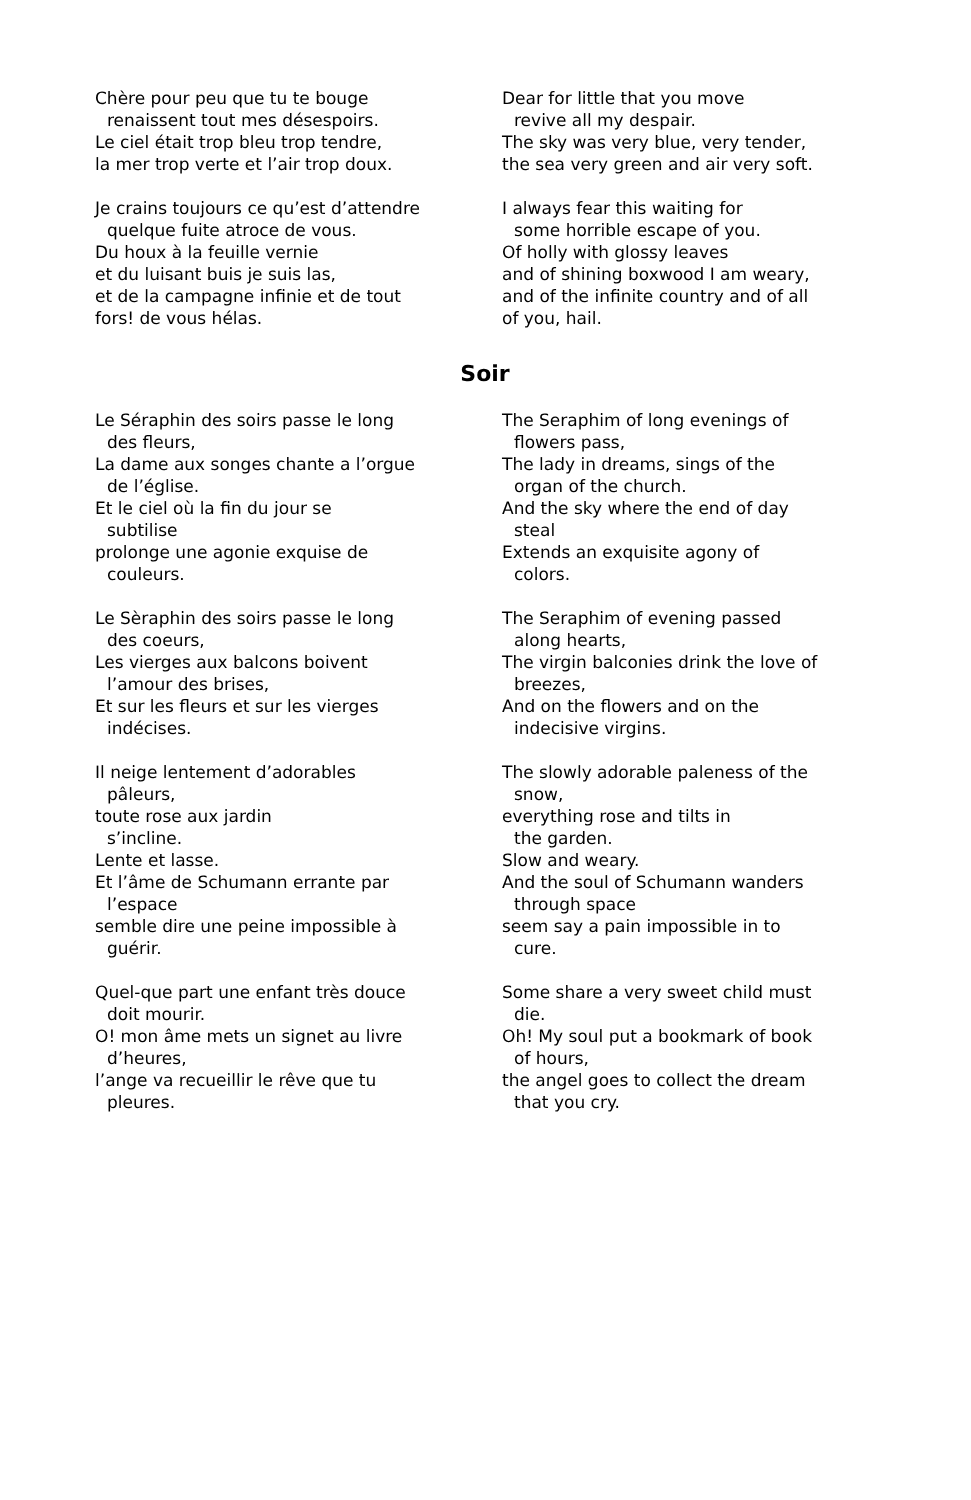Chère pour peu que tu te bouge
renaissent tout mes désespoirs.
Le ciel était trop bleu trop tendre,
la mer trop verte et l’air trop doux.
Je crains toujours ce qu’est d’attendre
quelque fuite atroce de vous.
Du houx à la feuille vernie
et du luisant buis je suis las,
et de la campagne infinie et de tout
fors! de vous hélas.
Dear for little that you move
revive all my despair.
The sky was very blue, very tender,
the sea very green and air very soft.
I always fear this waiting for
some horrible escape of you.
Of holly with glossy leaves
and of shining boxwood I am weary,
and of the infinite country and of all
of you, hail.
Soir
Le Séraphin des soirs passe le long
des fleurs,
La dame aux songes chante a l’orgue
de l’église.
Et le ciel où la fin du jour se
subtilise
prolonge une agonie exquise de
couleurs.
Le Sèraphin des soirs passe le long
des coeurs,
Les vierges aux balcons boivent
l’amour des brises,
Et sur les fleurs et sur les vierges
indécises.
Il neige lentement d’adorables
pâleurs,
toute rose aux jardin
s’incline.
Lente et lasse.
Et l’âme de Schumann errante par
l’espace
semble dire une peine impossible à
guérir.
Quel-que part une enfant très douce
doit mourir.
O! mon âme mets un signet au livre
d’heures,
l’ange va recueillir le rêve que tu
pleures.
The Seraphim of long evenings of
flowers pass,
The lady in dreams, sings of the
organ of the church.
And the sky where the end of day
steal
Extends an exquisite agony of
colors.
The Seraphim of evening passed
along hearts,
The virgin balconies drink the love of
breezes,
And on the flowers and on the
indecisive virgins.
The slowly adorable paleness of the
snow,
everything rose and tilts in
the garden.
Slow and weary.
And the soul of Schumann wanders
through space
seem say a pain impossible in to
cure.
Some share a very sweet child must
die.
Oh! My soul put a bookmark of book
of hours,
the angel goes to collect the dream
that you cry.